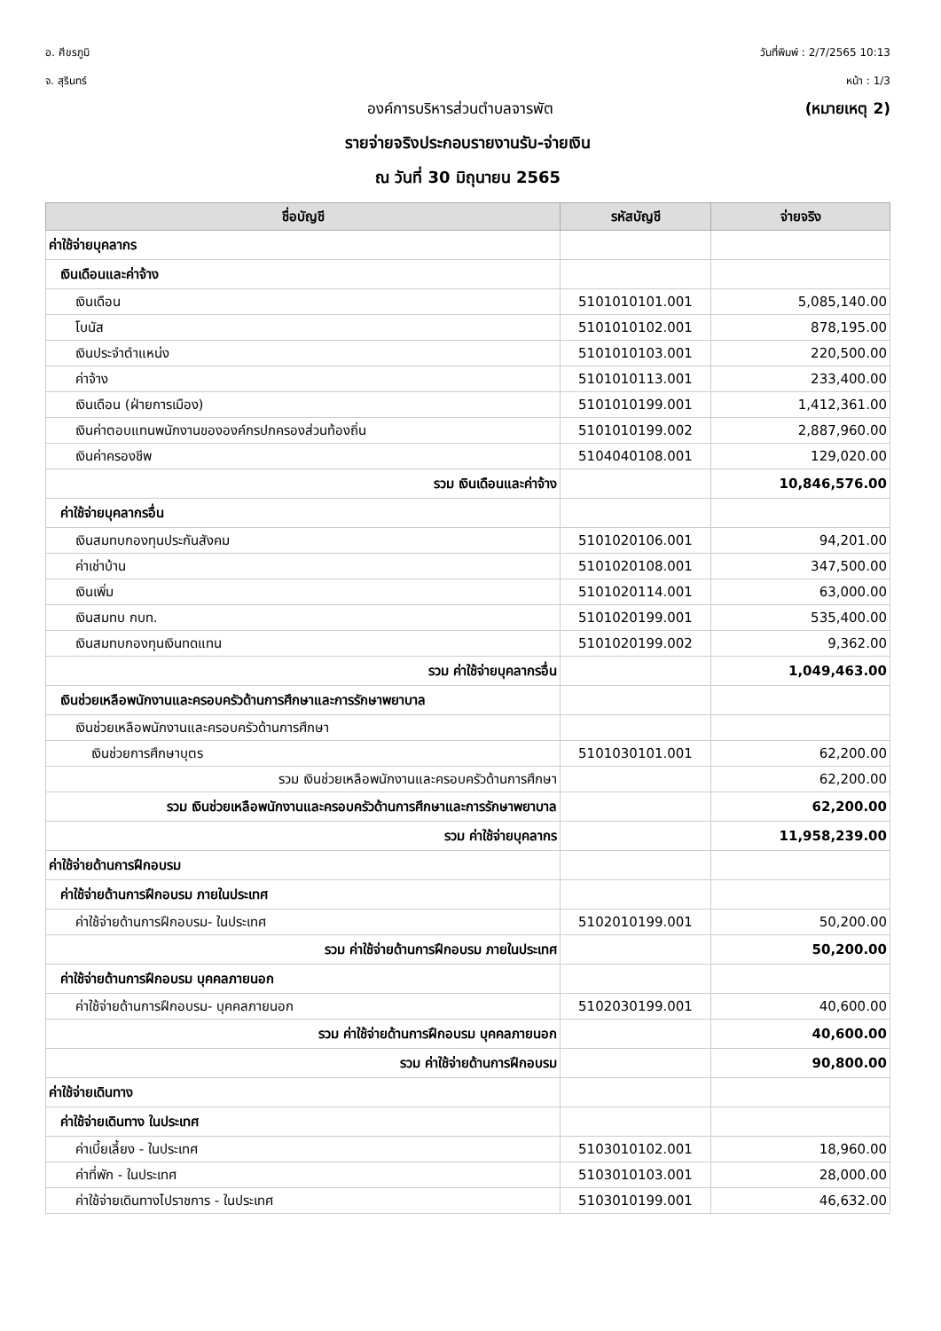อ. ศีขรภูมิ
จ. สุรินทร์
วันที่พิมพ์ : 2/7/2565 10:13
หน้า : 1/3
องค์การบริหารส่วนตำบลจารพัต (หมายเหตุ 2)
รายจ่ายจริงประกอบรายงานรับ-จ่ายเงิน
ณ วันที่ 30 มิถุนายน 2565
| ชื่อบัญชี | รหัสบัญชี | จ่ายจริง |
| --- | --- | --- |
| ค่าใช้จ่ายบุคลากร | | |
| เงินเดือนและค่าจ้าง | | |
| เงินเดือน | 5101010101.001 | 5,085,140.00 |
| โบนัส | 5101010102.001 | 878,195.00 |
| เงินประจำตำแหน่ง | 5101010103.001 | 220,500.00 |
| ค่าจ้าง | 5101010113.001 | 233,400.00 |
| เงินเดือน (ฝ่ายการเมือง) | 5101010199.001 | 1,412,361.00 |
| เงินค่าตอบแทนพนักงานขององค์กรปกครองส่วนท้องถิ่น | 5101010199.002 | 2,887,960.00 |
| เงินค่าครองชีพ | 5104040108.001 | 129,020.00 |
| รวม เงินเดือนและค่าจ้าง | | 10,846,576.00 |
| ค่าใช้จ่ายบุคลากรอื่น | | |
| เงินสมทบกองทุนประกันสังคม | 5101020106.001 | 94,201.00 |
| ค่าเช่าบ้าน | 5101020108.001 | 347,500.00 |
| เงินเพิ่ม | 5101020114.001 | 63,000.00 |
| เงินสมทบ กบท. | 5101020199.001 | 535,400.00 |
| เงินสมทบกองทุนเงินทดแทน | 5101020199.002 | 9,362.00 |
| รวม ค่าใช้จ่ายบุคลากรอื่น | | 1,049,463.00 |
| เงินช่วยเหลือพนักงานและครอบครัวด้านการศึกษาและการรักษาพยาบาล | | |
| เงินช่วยเหลือพนักงานและครอบครัวด้านการศึกษา | | |
| เงินช่วยการศึกษาบุตร | 5101030101.001 | 62,200.00 |
| รวม เงินช่วยเหลือพนักงานและครอบครัวด้านการศึกษา | | 62,200.00 |
| รวม เงินช่วยเหลือพนักงานและครอบครัวด้านการศึกษาและการรักษาพยาบาล | | 62,200.00 |
| รวม ค่าใช้จ่ายบุคลากร | | 11,958,239.00 |
| ค่าใช้จ่ายด้านการฝึกอบรม | | |
| ค่าใช้จ่ายด้านการฝึกอบรม ภายในประเทศ | | |
| ค่าใช้จ่ายด้านการฝึกอบรม- ในประเทศ | 5102010199.001 | 50,200.00 |
| รวม ค่าใช้จ่ายด้านการฝึกอบรม ภายในประเทศ | | 50,200.00 |
| ค่าใช้จ่ายด้านการฝึกอบรม บุคคลภายนอก | | |
| ค่าใช้จ่ายด้านการฝึกอบรม- บุคคลภายนอก | 5102030199.001 | 40,600.00 |
| รวม ค่าใช้จ่ายด้านการฝึกอบรม บุคคลภายนอก | | 40,600.00 |
| รวม ค่าใช้จ่ายด้านการฝึกอบรม | | 90,800.00 |
| ค่าใช้จ่ายเดินทาง | | |
| ค่าใช้จ่ายเดินทาง ในประเทศ | | |
| ค่าเบี้ยเลี้ยง - ในประเทศ | 5103010102.001 | 18,960.00 |
| ค่าที่พัก - ในประเทศ | 5103010103.001 | 28,000.00 |
| ค่าใช้จ่ายเดินทางไปราชการ - ในประเทศ | 5103010199.001 | 46,632.00 |